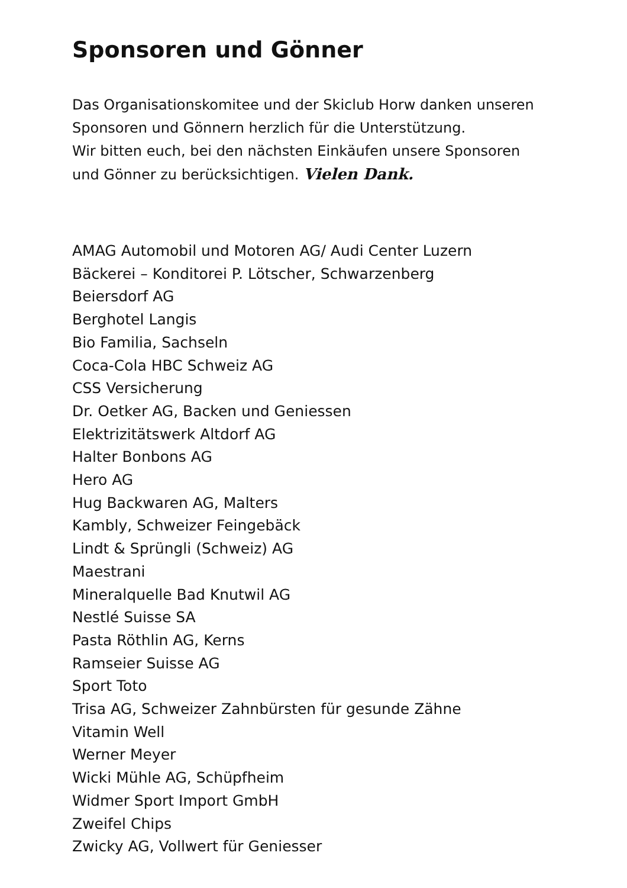Sponsoren und Gönner
Das Organisationskomitee und der Skiclub Horw danken unseren
Sponsoren und Gönnern herzlich für die Unterstützung.
Wir bitten euch, bei den nächsten Einkäufen unsere Sponsoren
und Gönner zu berücksichtigen. Vielen Dank.
AMAG Automobil und Motoren AG/ Audi Center Luzern
Bäckerei – Konditorei P. Lötscher, Schwarzenberg
Beiersdorf AG
Berghotel Langis
Bio Familia, Sachseln
Coca-Cola HBC Schweiz AG
CSS Versicherung
Dr. Oetker AG, Backen und Geniessen
Elektrizitätswerk Altdorf AG
Halter Bonbons AG
Hero AG
Hug Backwaren AG, Malters
Kambly, Schweizer Feingebäck
Lindt & Sprüngli (Schweiz) AG
Maestrani
Mineralquelle Bad Knutwil AG
Nestlé Suisse SA
Pasta Röthlin AG, Kerns
Ramseier Suisse AG
Sport Toto
Trisa AG, Schweizer Zahnbürsten für gesunde Zähne
Vitamin Well
Werner Meyer
Wicki Mühle AG, Schüpfheim
Widmer Sport Import GmbH
Zweifel Chips
Zwicky AG, Vollwert für Geniesser